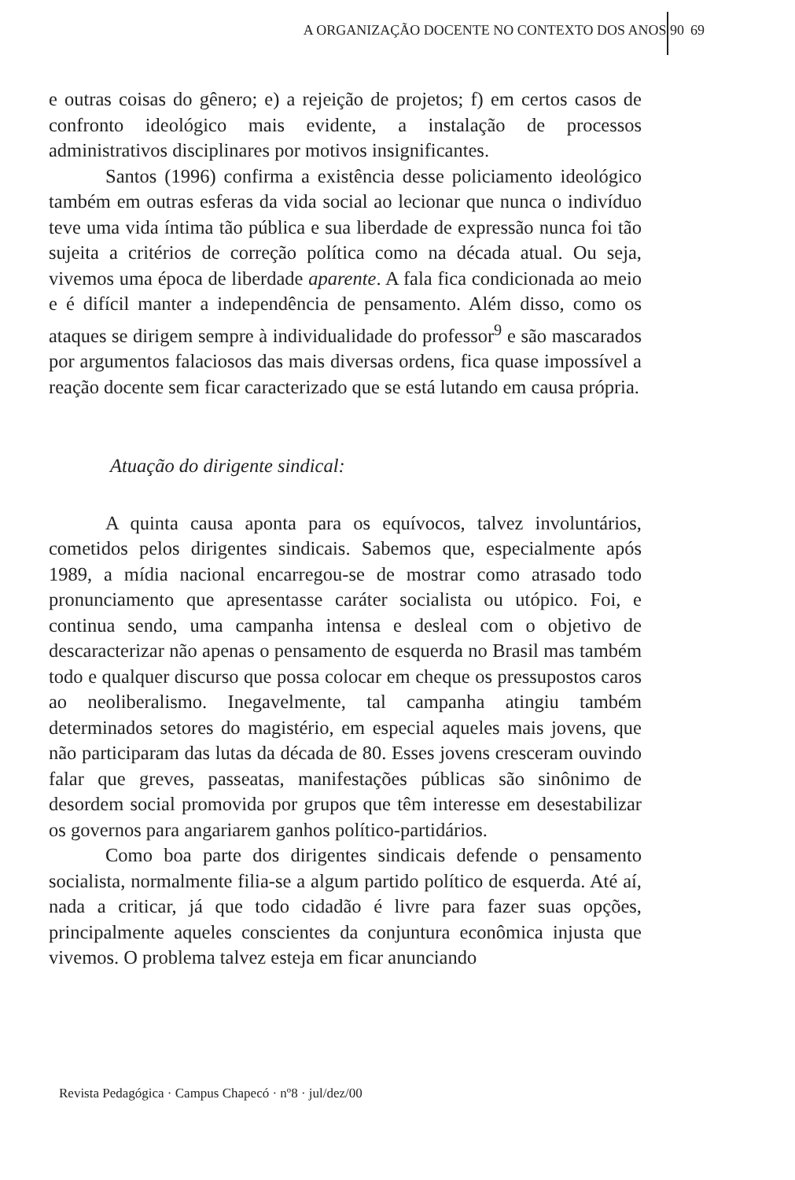A ORGANIZAÇÃO DOCENTE NO CONTEXTO DOS ANOS 90 69
e outras coisas do gênero; e) a rejeição de projetos; f) em certos casos de confronto ideológico mais evidente, a instalação de processos administrativos disciplinares por motivos insignificantes.
Santos (1996) confirma a existência desse policiamento ideológico também em outras esferas da vida social ao lecionar que nunca o indivíduo teve uma vida íntima tão pública e sua liberdade de expressão nunca foi tão sujeita a critérios de correção política como na década atual. Ou seja, vivemos uma época de liberdade aparente. A fala fica condicionada ao meio e é difícil manter a independência de pensamento. Além disso, como os ataques se dirigem sempre à individualidade do professor<sup>9</sup> e são mascarados por argumentos falaciosos das mais diversas ordens, fica quase impossível a reação docente sem ficar caracterizado que se está lutando em causa própria.
Atuação do dirigente sindical:
A quinta causa aponta para os equívocos, talvez involuntários, cometidos pelos dirigentes sindicais. Sabemos que, especialmente após 1989, a mídia nacional encarregou-se de mostrar como atrasado todo pronunciamento que apresentasse caráter socialista ou utópico. Foi, e continua sendo, uma campanha intensa e desleal com o objetivo de descaracterizar não apenas o pensamento de esquerda no Brasil mas também todo e qualquer discurso que possa colocar em cheque os pressupostos caros ao neoliberalismo. Inegavelmente, tal campanha atingiu também determinados setores do magistério, em especial aqueles mais jovens, que não participaram das lutas da década de 80. Esses jovens cresceram ouvindo falar que greves, passeatas, manifestações públicas são sinônimo de desordem social promovida por grupos que têm interesse em desestabilizar os governos para angariarem ganhos político-partidários.
Como boa parte dos dirigentes sindicais defende o pensamento socialista, normalmente filia-se a algum partido político de esquerda. Até aí, nada a criticar, já que todo cidadão é livre para fazer suas opções, principalmente aqueles conscientes da conjuntura econômica injusta que vivemos. O problema talvez esteja em ficar anunciando
Revista Pedagógica · Campus Chapecó · nº8 · jul/dez/00